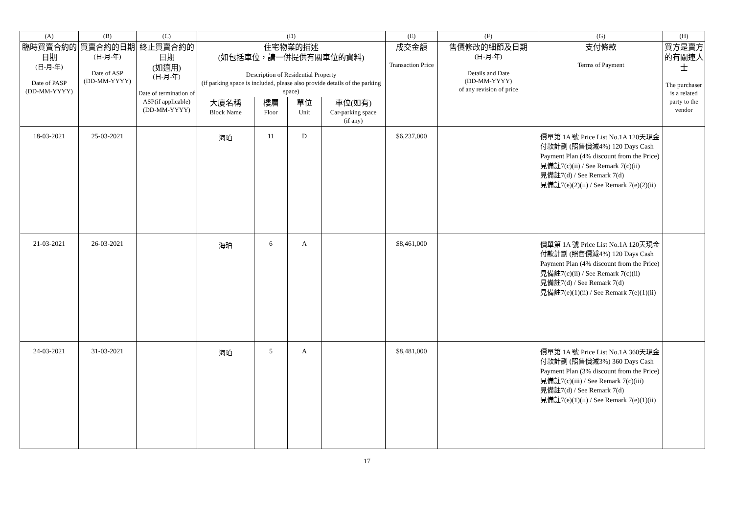| (A) | (B) | (C) | (D) | | | | (E) | (F) | (G) | (H) |
| --- | --- | --- | --- | --- | --- | --- | --- | --- | --- | --- |
| 臨時買賣合約的日期 (日-月-年) Date of PASP (DD-MM-YYYY) | 買賣合約的日期 (日-月-年) Date of ASP (DD-MM-YYYY) | 終止買賣合約的日期 (如適用) (日-月-年) Date of termination of ASP(if applicable) (DD-MM-YYYY) | 住宅物業的描述 (如包括車位，請一併提供有關車位的資料) Description of Residential Property (if parking space is included, please also provide details of the parking space) | | | | 成交金額 Transaction Price | 售價修改的細節及日期 (日-月-年) Details and Date (DD-MM-YYYY) of any revision of price | 支付條款 Terms of Payment | 買方是賣方的有關連人士 The purchaser is a related party to the vendor |
| | | | 大廈名稱 Block Name | 樓層 Floor | 單位 Unit | 車位(如有) Car-parking space (if any) | | | | |
| 18-03-2021 | 25-03-2021 | | 海珀 | 11 | D | | $6,237,000 | | 價單第 1A 號 Price List No.1A 120天現金付款計劃 (照售價減4%) 120 Days Cash Payment Plan (4% discount from the Price) 見備註7(c)(ii) / See Remark 7(c)(ii) 見備註7(d) / See Remark 7(d) 見備註7(e)(2)(ii) / See Remark 7(e)(2)(ii) | |
| 21-03-2021 | 26-03-2021 | | 海珀 | 6 | A | | $8,461,000 | | 價單第 1A 號 Price List No.1A 120天現金付款計劃 (照售價減4%) 120 Days Cash Payment Plan (4% discount from the Price) 見備註7(c)(ii) / See Remark 7(c)(ii) 見備註7(d) / See Remark 7(d) 見備註7(e)(1)(ii) / See Remark 7(e)(1)(ii) | |
| 24-03-2021 | 31-03-2021 | | 海珀 | 5 | A | | $8,481,000 | | 價單第 1A 號 Price List No.1A 360天現金付款計劃 (照售價減3%) 360 Days Cash Payment Plan (3% discount from the Price) 見備註7(c)(iii) / See Remark 7(c)(iii) 見備註7(d) / See Remark 7(d) 見備註7(e)(1)(ii) / See Remark 7(e)(1)(ii) | |
17